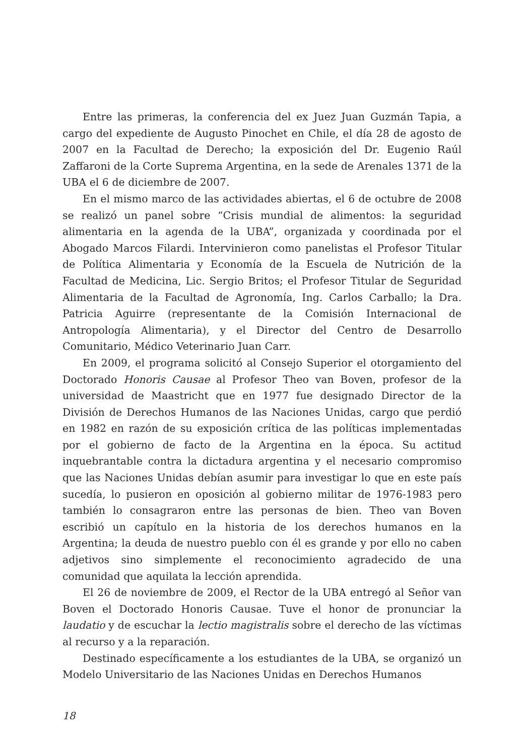Entre las primeras, la conferencia del ex Juez Juan Guzmán Tapia, a cargo del expediente de Augusto Pinochet en Chile, el día 28 de agosto de 2007 en la Facultad de Derecho; la exposición del Dr. Eugenio Raúl Zaffaroni de la Corte Suprema Argentina, en la sede de Arenales 1371 de la UBA el 6 de diciembre de 2007.
En el mismo marco de las actividades abiertas, el 6 de octubre de 2008 se realizó un panel sobre “Crisis mundial de alimentos: la seguridad alimentaria en la agenda de la UBA”, organizada y coordinada por el Abogado Marcos Filardi. Intervinieron como panelistas el Profesor Titular de Política Alimentaria y Economía de la Escuela de Nutrición de la Facultad de Medicina, Lic. Sergio Britos; el Profesor Titular de Seguridad Alimentaria de la Facultad de Agronomía, Ing. Carlos Carballo; la Dra. Patricia Aguirre (representante de la Comisión Internacional de Antropología Alimentaria), y el Director del Centro de Desarrollo Comunitario, Médico Veterinario Juan Carr.
En 2009, el programa solicitó al Consejo Superior el otorgamiento del Doctorado Honoris Causae al Profesor Theo van Boven, profesor de la universidad de Maastricht que en 1977 fue designado Director de la División de Derechos Humanos de las Naciones Unidas, cargo que perdió en 1982 en razón de su exposición crítica de las políticas implementadas por el gobierno de facto de la Argentina en la época. Su actitud inquebrantable contra la dictadura argentina y el necesario compromiso que las Naciones Unidas debían asumir para investigar lo que en este país sucedía, lo pusieron en oposición al gobierno militar de 1976-1983 pero también lo consagraron entre las personas de bien. Theo van Boven escribió un capítulo en la historia de los derechos humanos en la Argentina; la deuda de nuestro pueblo con él es grande y por ello no caben adjetivos sino simplemente el reconocimiento agradecido de una comunidad que aquilata la lección aprendida.
El 26 de noviembre de 2009, el Rector de la UBA entregó al Señor van Boven el Doctorado Honoris Causae. Tuve el honor de pronunciar la laudatio y de escuchar la lectio magistralis sobre el derecho de las víctimas al recurso y a la reparación.
Destinado específicamente a los estudiantes de la UBA, se organizó un Modelo Universitario de las Naciones Unidas en Derechos Humanos
18